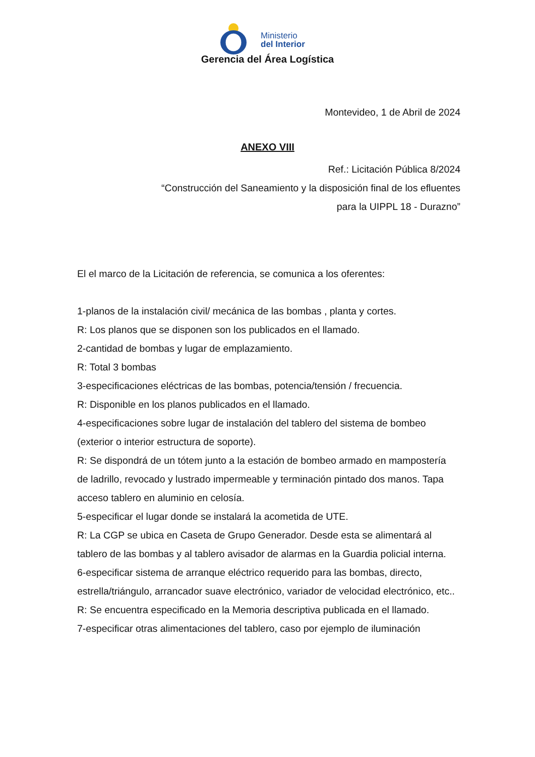Ministerio
del Interior
Gerencia del Área Logística
Montevideo, 1 de Abril de 2024
ANEXO VIII
Ref.: Licitación Pública 8/2024
“Construcción del Saneamiento y la disposición final de los efluentes
para la UIPPL 18 - Durazno”
El el marco de la Licitación de referencia, se comunica a los oferentes:
1-planos de la instalación civil/ mecánica de las bombas , planta y cortes.
R: Los planos que se disponen son los publicados en el llamado.
2-cantidad de bombas y lugar de emplazamiento.
R: Total 3 bombas
3-especificaciones eléctricas de las bombas, potencia/tensión / frecuencia.
R: Disponible en los planos publicados en el llamado.
4-especificaciones sobre lugar de instalación del tablero del sistema de bombeo (exterior o interior estructura de soporte).
R: Se dispondrá de un tótem junto a la estación de bombeo armado en mampostería de ladrillo, revocado y lustrado impermeable y terminación pintado dos manos. Tapa acceso tablero en aluminio en celosía.
5-especificar el lugar donde se instalará la acometida de UTE.
R: La CGP se ubica en Caseta de Grupo Generador. Desde esta se alimentará al tablero de las bombas y al tablero avisador de alarmas en la Guardia policial interna.
6-especificar sistema de arranque eléctrico requerido para las bombas, directo, estrella/triángulo, arrancador suave electrónico, variador de velocidad electrónico, etc..
R: Se encuentra especificado en la Memoria descriptiva publicada en el llamado.
7-especificar otras alimentaciones del tablero, caso por ejemplo de iluminación